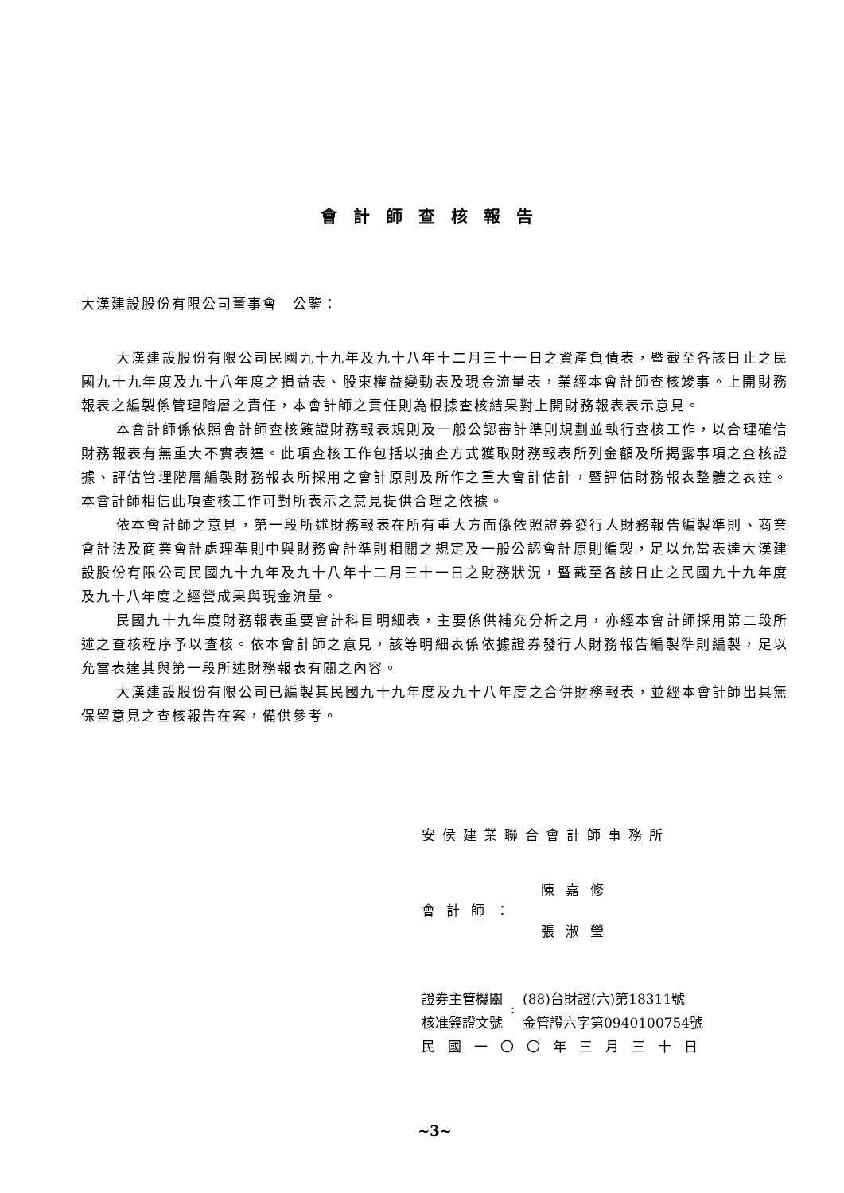會計師查核報告
大漢建設股份有限公司董事會　公鑒：
大漢建設股份有限公司民國九十九年及九十八年十二月三十一日之資產負債表，暨截至各該日止之民國九十九年度及九十八年度之損益表、股東權益變動表及現金流量表，業經本會計師查核竣事。上開財務報表之編製係管理階層之責任，本會計師之責任則為根據查核結果對上開財務報表表示意見。
本會計師係依照會計師查核簽證財務報表規則及一般公認審計準則規劃並執行查核工作，以合理確信財務報表有無重大不實表達。此項查核工作包括以抽查方式獲取財務報表所列金額及所揭露事項之查核證據、評估管理階層編製財務報表所採用之會計原則及所作之重大會計估計，暨評估財務報表整體之表達。本會計師相信此項查核工作可對所表示之意見提供合理之依據。
依本會計師之意見，第一段所述財務報表在所有重大方面係依照證券發行人財務報告編製準則、商業會計法及商業會計處理準則中與財務會計準則相關之規定及一般公認會計原則編製，足以允當表達大漢建設股份有限公司民國九十九年及九十八年十二月三十一日之財務狀況，暨截至各該日止之民國九十九年度及九十八年度之經營成果與現金流量。
民國九十九年度財務報表重要會計科目明細表，主要係供補充分析之用，亦經本會計師採用第二段所述之查核程序予以查核。依本會計師之意見，該等明細表係依據證券發行人財務報告編製準則編製，足以允當表達其與第一段所述財務報表有關之內容。
大漢建設股份有限公司已編製其民國九十九年度及九十八年度之合併財務報表，並經本會計師出具無保留意見之查核報告在案，備供參考。
安侯建業聯合會計師事務所
會計師：
陳嘉修
張淑瑩
證券主管機關
核准簽證文號
:
(88)台財證(六)第18311號
金管證六字第0940100754號
民國一〇〇年三月三十日
~3~